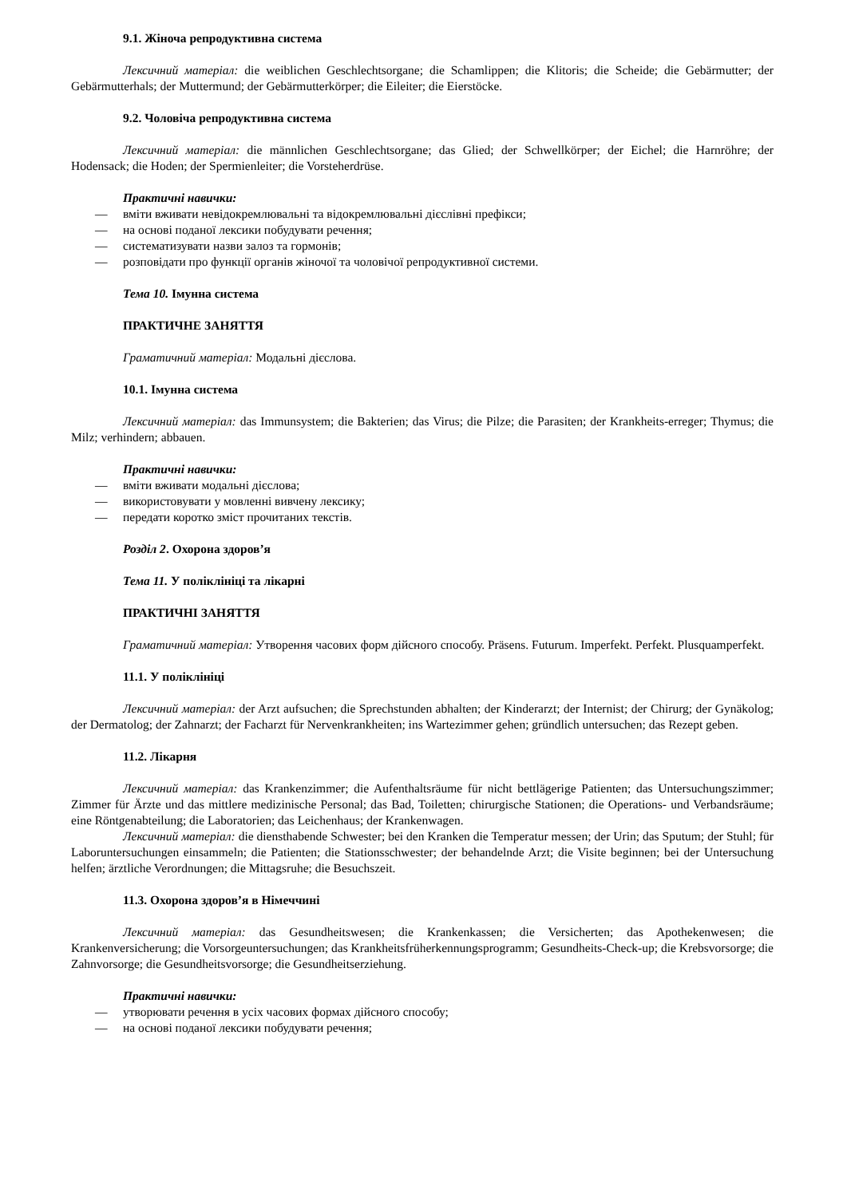9.1. Жіноча репродуктивна система
Лексичний матеріал: die weiblichen Geschlechtsorgane; die Schamlippen; die Klitoris; die Scheide; die Gebärmutter; der Gebärmutterhals; der Muttermund; der Gebärmutterkörper; die Eileiter; die Eierstöcke.
9.2. Чоловіча репродуктивна система
Лексичний матеріал: die männlichen Geschlechtsorgane; das Glied; der Schwellkörper; der Eichel; die Harnröhre; der Hodensack; die Hoden; der Spermienleiter; die Vorsteherdrüse.
Практичні навички:
— вміти вживати невідокремлювальні та відокремлювальні дієслівні префікси;
— на основі поданої лексики побудувати речення;
— систематизувати назви залоз та гормонів;
— розповідати про функції органів жіночої та чоловічої репродуктивної системи.
Тема 10. Імунна система
ПРАКТИЧНЕ ЗАНЯТТЯ
Граматичний матеріал: Модальні дієслова.
10.1. Імунна система
Лексичний матеріал: das Immunsystem; die Bakterien; das Virus; die Pilze; die Parasiten; der Krankheits-erreger; Thymus; die Milz; verhindern; abbauen.
Практичні навички:
— вміти вживати модальні дієслова;
— використовувати у мовленні вивчену лексику;
— передати коротко зміст прочитаних текстів.
Розділ 2. Охорона здоров’я
Тема 11. У поліклініці та лікарні
ПРАКТИЧНІ ЗАНЯТТЯ
Граматичний матеріал: Утворення часових форм дійсного способу. Präsens. Futurum. Imperfekt. Perfekt. Plusquamperfekt.
11.1. У поліклініці
Лексичний матеріал: der Arzt aufsuchen; die Sprechstunden abhalten; der Kinderarzt; der Internist; der Chirurg; der Gynäkolog; der Dermatolog; der Zahnarzt; der Facharzt für Nervenkrankheiten; ins Wartezimmer gehen; gründlich untersuchen; das Rezept geben.
11.2. Лікарня
Лексичний матеріал: das Krankenzimmer; die Aufenthaltsräume für nicht bettlägerige Patienten; das Untersuchungszimmer; Zimmer für Ärzte und das mittlere medizinische Personal; das Bad, Toiletten; chirurgische Stationen; die Operations- und Verbandsräume; eine Röntgenabteilung; die Laboratorien; das Leichenhaus; der Krankenwagen.
Лексичний матеріал: die diensthabende Schwester; bei den Kranken die Temperatur messen; der Urin; das Sputum; der Stuhl; für Laboruntersuchungen einsammeln; die Patienten; die Stationsschwester; der behandelnde Arzt; die Visite beginnen; bei der Untersuchung helfen; ärztliche Verordnungen; die Mittagsruhe; die Besuchszeit.
11.3. Охорона здоров’я в Німеччині
Лексичний матеріал: das Gesundheitswesen; die Krankenkassen; die Versicherten; das Apothekenwesen; die Krankenversicherung; die Vorsorgeuntersuchungen; das Krankheitsfrüherkennungsprogramm; Gesundheits-Check-up; die Krebsvorsorge; die Zahnvorsorge; die Gesundheitsvorsorge; die Gesundheitserziehung.
Практичні навички:
— утворювати речення в усіх часових формах дійсного способу;
— на основі поданої лексики побудувати речення;